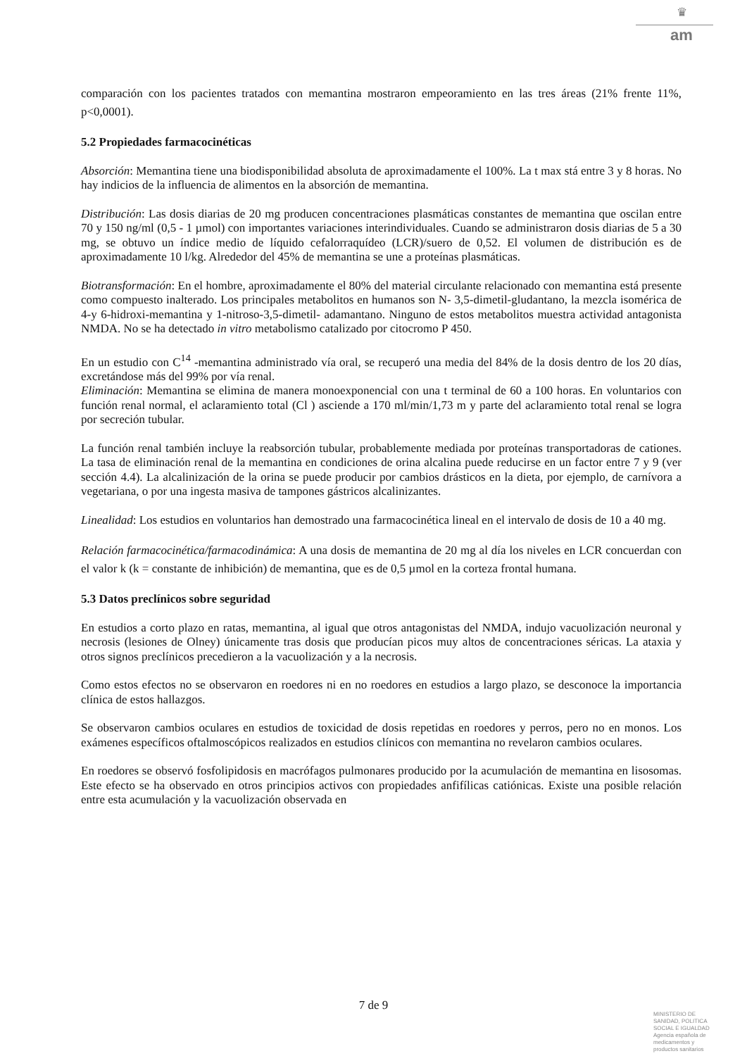♛
am
comparación con los pacientes tratados con memantina mostraron empeoramiento en las tres áreas (21% frente 11%, p<0,0001).
5.2 Propiedades farmacocinéticas
Absorción: Memantina tiene una biodisponibilidad absoluta de aproximadamente el 100%. La t max stá entre 3 y 8 horas. No hay indicios de la influencia de alimentos en la absorción de memantina.
Distribución: Las dosis diarias de 20 mg producen concentraciones plasmáticas constantes de memantina que oscilan entre 70 y 150 ng/ml (0,5 - 1 µmol) con importantes variaciones interindividuales. Cuando se administraron dosis diarias de 5 a 30 mg, se obtuvo un índice medio de líquido cefalorraquídeo (LCR)/suero de 0,52. El volumen de distribución es de aproximadamente 10 l/kg. Alrededor del 45% de memantina se une a proteínas plasmáticas.
Biotransformación: En el hombre, aproximadamente el 80% del material circulante relacionado con memantina está presente como compuesto inalterado. Los principales metabolitos en humanos son N- 3,5-dimetil-gludantano, la mezcla isomérica de 4-y 6-hidroxi-memantina y 1-nitroso-3,5-dimetil- adamantano. Ninguno de estos metabolitos muestra actividad antagonista NMDA. No se ha detectado in vitro metabolismo catalizado por citocromo P 450.
En un estudio con C<sup>14</sup> -memantina administrado vía oral, se recuperó una media del 84% de la dosis dentro de los 20 días, excretándose más del 99% por vía renal.
Eliminación: Memantina se elimina de manera monoexponencial con una t terminal de 60 a 100 horas. En voluntarios con función renal normal, el aclaramiento total (Cl ) asciende a 170 ml/min/1,73 m y parte del aclaramiento total renal se logra por secreción tubular.
La función renal también incluye la reabsorción tubular, probablemente mediada por proteínas transportadoras de cationes. La tasa de eliminación renal de la memantina en condiciones de orina alcalina puede reducirse en un factor entre 7 y 9 (ver sección 4.4). La alcalinización de la orina se puede producir por cambios drásticos en la dieta, por ejemplo, de carnívora a vegetariana, o por una ingesta masiva de tampones gástricos alcalinizantes.
Linealidad: Los estudios en voluntarios han demostrado una farmacocinética lineal en el intervalo de dosis de 10 a 40 mg.
Relación farmacocinética/farmacodinámica: A una dosis de memantina de 20 mg al día los niveles en LCR concuerdan con el valor k (k = constante de inhibición) de memantina, que es de 0,5 µmol en la corteza frontal humana.
5.3 Datos preclínicos sobre seguridad
En estudios a corto plazo en ratas, memantina, al igual que otros antagonistas del NMDA, indujo vacuolización neuronal y necrosis (lesiones de Olney) únicamente tras dosis que producían picos muy altos de concentraciones séricas. La ataxia y otros signos preclínicos precedieron a la vacuolización y a la necrosis.
Como estos efectos no se observaron en roedores ni en no roedores en estudios a largo plazo, se desconoce la importancia clínica de estos hallazgos.
Se observaron cambios oculares en estudios de toxicidad de dosis repetidas en roedores y perros, pero no en monos. Los exámenes específicos oftalmoscópicos realizados en estudios clínicos con memantina no revelaron cambios oculares.
En roedores se observó fosfolipidosis en macrófagos pulmonares producido por la acumulación de memantina en lisosomas. Este efecto se ha observado en otros principios activos con propiedades anfifílicas catiónicas. Existe una posible relación entre esta acumulación y la vacuolización observada en
7 de 9
MINISTERIO DE
SANIDAD, POLITICA
SOCIAL E IGUALDAD
Agencia española de
medicamentos y
productos sanitarios